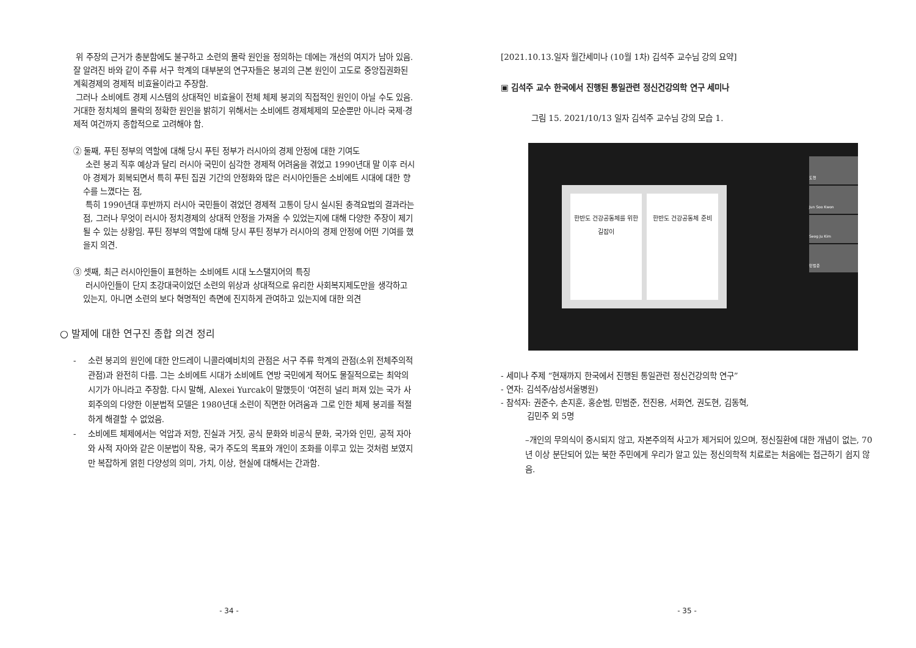위 주장의 근거가 충분함에도 불구하고 소련의 몰락 원인을 정의하는 데에는 개선의 여지가 남아 있음. 잘 알려진 바와 같이 주류 서구 학계의 대부분의 연구자들은 붕괴의 근본 원인이 고도로 중앙집권화된 계획경제의 경제적 비효율이라고 주장함.
그러나 소비에트 경제 시스템의 상대적인 비효율이 전체 체제 붕괴의 직접적인 원인이 아닐 수도 있음. 거대한 정치체의 몰락의 정확한 원인을 밝히기 위해서는 소비에트 경제체제의 모순뿐만 아니라 국제·경제적 여건까지 종합적으로 고려해야 함.
② 둘째, 푸틴 정부의 역할에 대해 당시 푸틴 정부가 러시아의 경제 안정에 대한 기여도
소련 붕괴 직후 예상과 달리 러시아 국민이 심각한 경제적 어려움을 겪었고 1990년대 말 이후 러시아 경제가 회복되면서 특히 푸틴 집권 기간의 안정화와 많은 러시아인들은 소비에트 시대에 대한 향수를 느꼈다는 점,
특히 1990년대 후반까지 러시아 국민들이 겪었던 경제적 고통이 당시 실시된 충격요법의 결과라는 점, 그러나 무엇이 러시아 정치경제의 상대적 안정을 가져올 수 있었는지에 대해 다양한 주장이 제기될 수 있는 상황임. 푸틴 정부의 역할에 대해 당시 푸틴 정부가 러시아의 경제 안정에 어떤 기여를 했을지 의견.
③ 셋째, 최근 러시아인들이 표현하는 소비에트 시대 노스탤지어의 특징
러시아인들이 단지 초강대국이었던 소련의 위상과 상대적으로 유리한 사회복지제도만을 생각하고 있는지, 아니면 소련의 보다 혁명적인 측면에 진지하게 관여하고 있는지에 대한 의견
○ 발제에 대한 연구진 종합 의견 정리
- 소련 붕괴의 원인에 대한 안드레이 니콜라예비치의 관점은 서구 주류 학계의 관점(소위 전체주의적 관점)과 완전히 다름. 그는 소비에트 시대가 소비에트 연방 국민에게 적어도 물질적으로는 최악의 시기가 아니라고 주장함. 다시 말해, Alexei Yurcak이 말했듯이 '여전히 널리 퍼져 있는 국가 사회주의의 다양한 이분법적 모델은 1980년대 소련이 직면한 어려움과 그로 인한 체제 붕괴를 적절하게 해결할 수 없었음.
- 소비에트 체제에서는 억압과 저항, 진실과 거짓, 공식 문화와 비공식 문화, 국가와 인민, 공적 자아와 사적 자아와 같은 이분법이 작용, 국가 주도의 목표와 개인이 조화를 이루고 있는 것처럼 보였지만 복잡하게 얽힌 다양성의 의미, 가치, 이상, 현실에 대해서는 간과함.
- 34 -
[2021.10.13.일자 월간세미나 (10월 1차) 김석주 교수님 강의 요약]
▣ 김석주 교수 한국에서 진행된 통일관련 정신건강의학 연구 세미나
그림 15. 2021/10/13 일자 김석주 교수님 강의 모습 1.
한반도 건강공동체를 위한 길잡이 한반도 건강공동체 준비
도현
Jun Soo Kwon
Seog Ju Kim
민범준
- 세미나 주제 “현재까지 한국에서 진행된 통일관련 정신건강의학 연구”
- 연자: 김석주/삼성서울병원)
- 참석자: 권준수, 손지훈, 홍순범, 민범준, 전진용, 서화연, 권도현, 김동혁,
김민주 외 5명
–개인의 무의식이 중시되지 않고, 자본주의적 사고가 제거되어 있으며, 정신질환에 대한 개념이 없는, 70년 이상 분단되어 있는 북한 주민에게 우리가 알고 있는 정신의학적 치료로는 처음에는 접근하기 쉽지 않음.
- 35 -